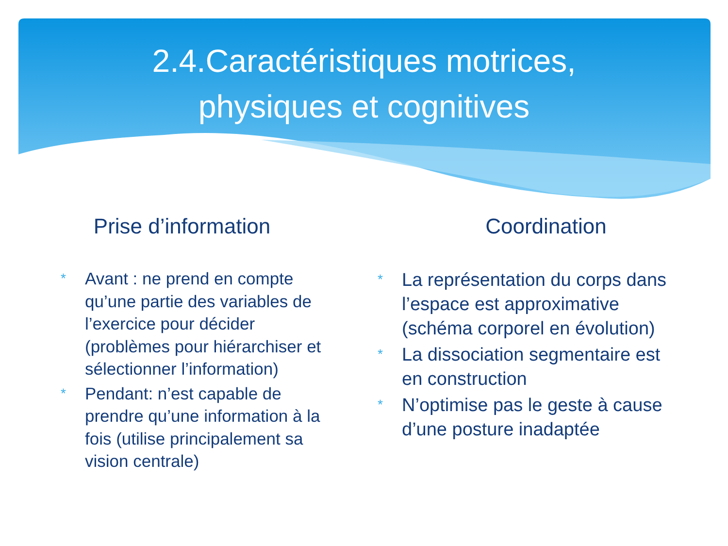2.4.Caractéristiques motrices,
physiques et cognitives
Prise d’information
* Avant : ne prend en compte qu’une partie des variables de l’exercice pour décider (problèmes pour hiérarchiser et sélectionner l’information)
* Pendant: n’est capable de prendre qu’une information à la fois (utilise principalement sa vision centrale)
Coordination
* La représentation du corps dans l’espace est approximative (schéma corporel en évolution)
* La dissociation segmentaire est en construction
* N’optimise pas le geste à cause d’une posture inadaptée